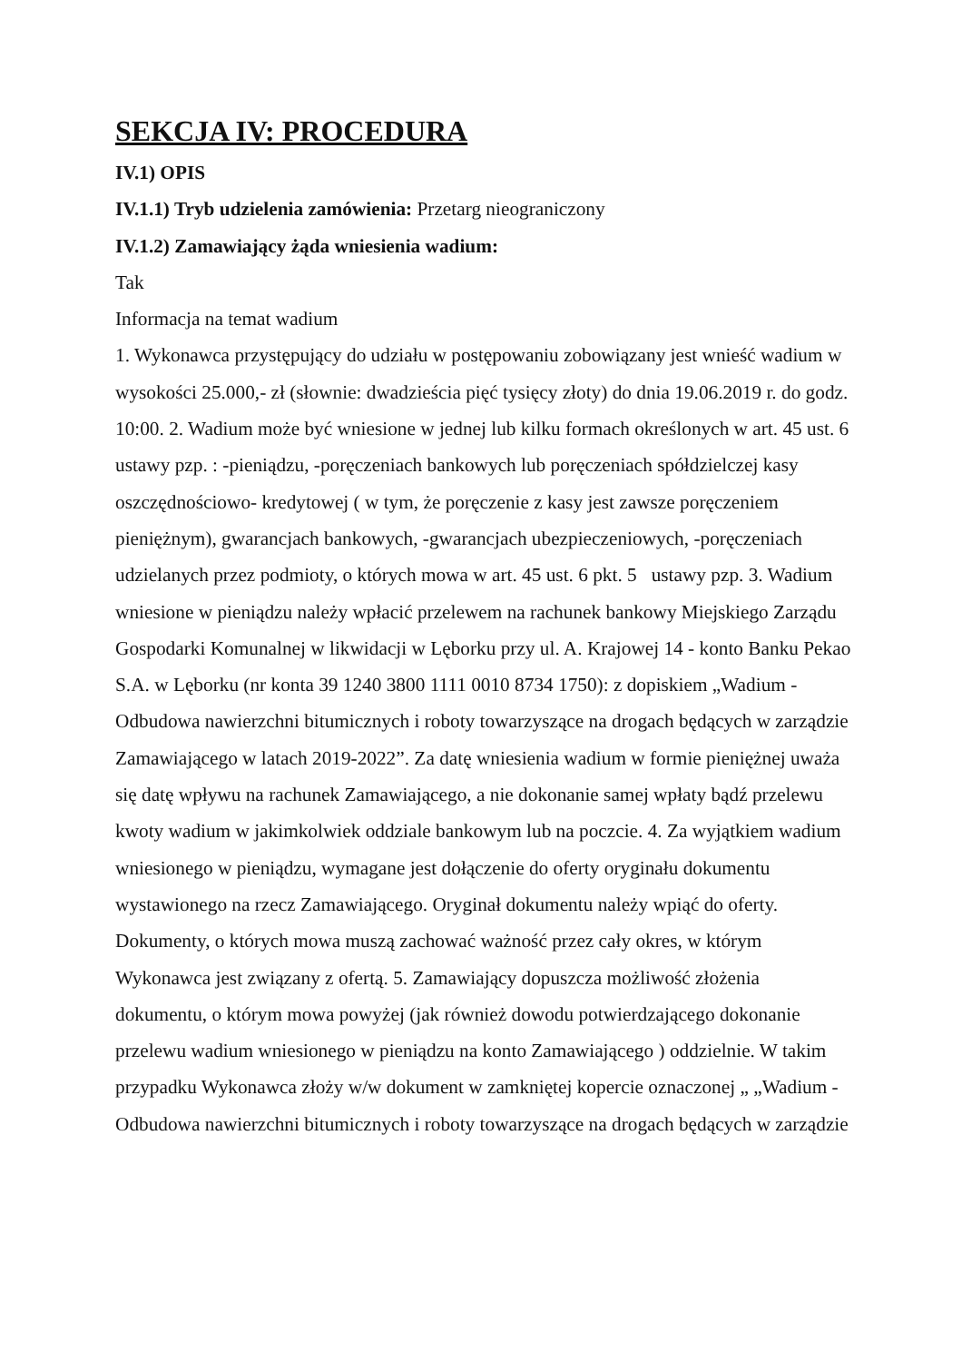SEKCJA IV: PROCEDURA
IV.1) OPIS
IV.1.1) Tryb udzielenia zamówienia: Przetarg nieograniczony
IV.1.2) Zamawiający żąda wniesienia wadium:
Tak
Informacja na temat wadium
1. Wykonawca przystępujący do udziału w postępowaniu zobowiązany jest wnieść wadium w wysokości 25.000,- zł (słownie: dwadzieścia pięć tysięcy złoty) do dnia 19.06.2019 r. do godz. 10:00. 2. Wadium może być wniesione w jednej lub kilku formach określonych w art. 45 ust. 6 ustawy pzp. : -pieniądzu, -poręczeniach bankowych lub poręczeniach spółdzielczej kasy oszczędnościowo- kredytowej ( w tym, że poręczenie z kasy jest zawsze poręczeniem pieniężnym), gwarancjach bankowych, -gwarancjach ubezpieczeniowych, -poręczeniach udzielanych przez podmioty, o których mowa w art. 45 ust. 6 pkt. 5 ustawy pzp. 3. Wadium wniesione w pieniądzu należy wpłacić przelewem na rachunek bankowy Miejskiego Zarządu Gospodarki Komunalnej w likwidacji w Lęborku przy ul. A. Krajowej 14 - konto Banku Pekao S.A. w Lęborku (nr konta 39 1240 3800 1111 0010 8734 1750): z dopiskiem „Wadium - Odbudowa nawierzchni bitumicznych i roboty towarzyszące na drogach będących w zarządzie Zamawiającego w latach 2019-2022”. Za datę wniesienia wadium w formie pieniężnej uważa się datę wpływu na rachunek Zamawiającego, a nie dokonanie samej wpłaty bądź przelewu kwoty wadium w jakimkolwiek oddziale bankowym lub na poczcie. 4. Za wyjątkiem wadium wniesionego w pieniądzu, wymagane jest dołączenie do oferty oryginału dokumentu wystawionego na rzecz Zamawiającego. Oryginał dokumentu należy wpiąć do oferty. Dokumenty, o których mowa muszą zachować ważność przez cały okres, w którym Wykonawca jest związany z ofertą. 5. Zamawiający dopuszcza możliwość złożenia dokumentu, o którym mowa powyżej (jak również dowodu potwierdzającego dokonanie przelewu wadium wniesionego w pieniądzu na konto Zamawiającego ) oddzielnie. W takim przypadku Wykonawca złoży w/w dokument w zamkniętej kopercie oznaczonej „ „Wadium - Odbudowa nawierzchni bitumicznych i roboty towarzyszące na drogach będących w zarządzie